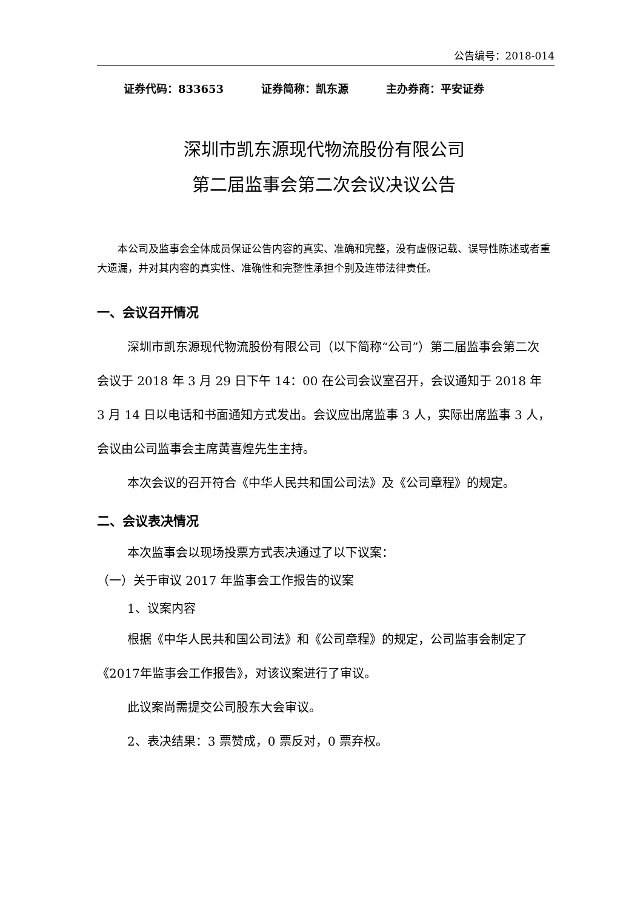公告编号：2018-014
证券代码：833653 证券简称：凯东源 主办券商：平安证券
深圳市凯东源现代物流股份有限公司
第二届监事会第二次会议决议公告
本公司及监事会全体成员保证公告内容的真实、准确和完整，没有虚假记载、误导性陈述或者重大遗漏，并对其内容的真实性、准确性和完整性承担个别及连带法律责任。
一、会议召开情况
深圳市凯东源现代物流股份有限公司（以下简称“公司”）第二届监事会第二次会议于 2018 年 3 月 29 日下午 14：00 在公司会议室召开，会议通知于 2018 年 3 月 14 日以电话和书面通知方式发出。会议应出席监事 3 人，实际出席监事 3 人，会议由公司监事会主席黄喜煌先生主持。
本次会议的召开符合《中华人民共和国公司法》及《公司章程》的规定。
二、会议表决情况
本次监事会以现场投票方式表决通过了以下议案：
（一）关于审议 2017 年监事会工作报告的议案
1、议案内容
根据《中华人民共和国公司法》和《公司章程》的规定，公司监事会制定了《2017年监事会工作报告》，对该议案进行了审议。
此议案尚需提交公司股东大会审议。
2、表决结果：3 票赞成，0 票反对，0 票弃权。